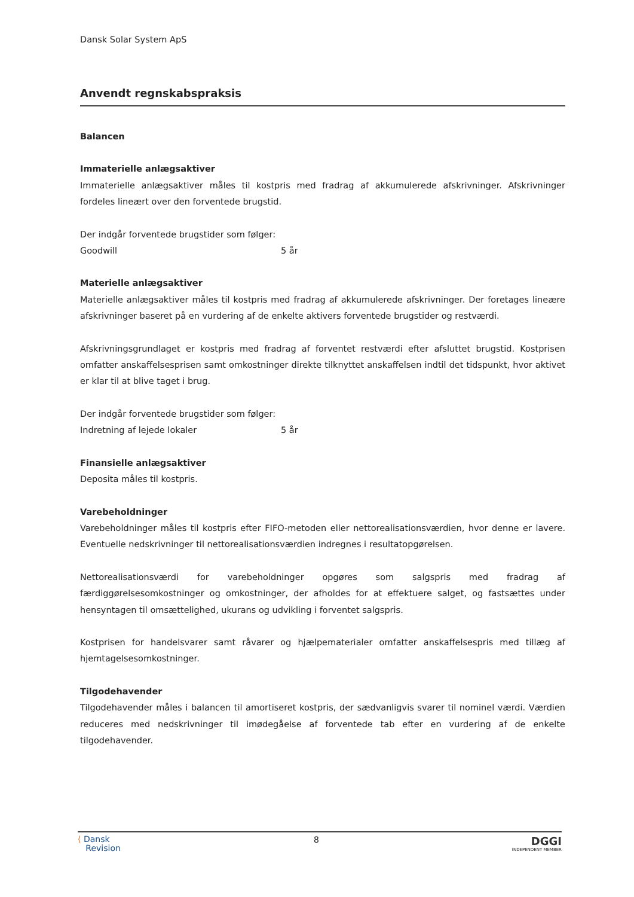Dansk Solar System ApS
Anvendt regnskabspraksis
Balancen
Immaterielle anlægsaktiver
Immaterielle anlægsaktiver måles til kostpris med fradrag af akkumulerede afskrivninger. Afskrivninger fordeles lineært over den forventede brugstid.
Der indgår forventede brugstider som følger:
Goodwill 5 år
Materielle anlægsaktiver
Materielle anlægsaktiver måles til kostpris med fradrag af akkumulerede afskrivninger. Der foretages lineære afskrivninger baseret på en vurdering af de enkelte aktivers forventede brugstider og restværdi.
Afskrivningsgrundlaget er kostpris med fradrag af forventet restværdi efter afsluttet brugstid. Kostprisen omfatter anskaffelsesprisen samt omkostninger direkte tilknyttet anskaffelsen indtil det tidspunkt, hvor aktivet er klar til at blive taget i brug.
Der indgår forventede brugstider som følger:
Indretning af lejede lokaler 5 år
Finansielle anlægsaktiver
Deposita måles til kostpris.
Varebeholdninger
Varebeholdninger måles til kostpris efter FIFO-metoden eller nettorealisationsværdien, hvor denne er lavere. Eventuelle nedskrivninger til nettorealisationsværdien indregnes i resultatopgørelsen.
Nettorealisationsværdi for varebeholdninger opgøres som salgspris med fradrag af færdiggørelsesomkostninger og omkostninger, der afholdes for at effektuere salget, og fastsættes under hensyntagen til omsættelighed, ukurans og udvikling i forventet salgspris.
Kostprisen for handelsvarer samt råvarer og hjælpematerialer omfatter anskaffelsespris med tillæg af hjemtagelsesomkostninger.
Tilgodehavender
Tilgodehavender måles i balancen til amortiseret kostpris, der sædvanligvis svarer til nominel værdi. Værdien reduceres med nedskrivninger til imødegåelse af forventede tab efter en vurdering af de enkelte tilgodehavender.
⟨ Dansk
Revision
8
DGGI
INDEPENDENT MEMBER